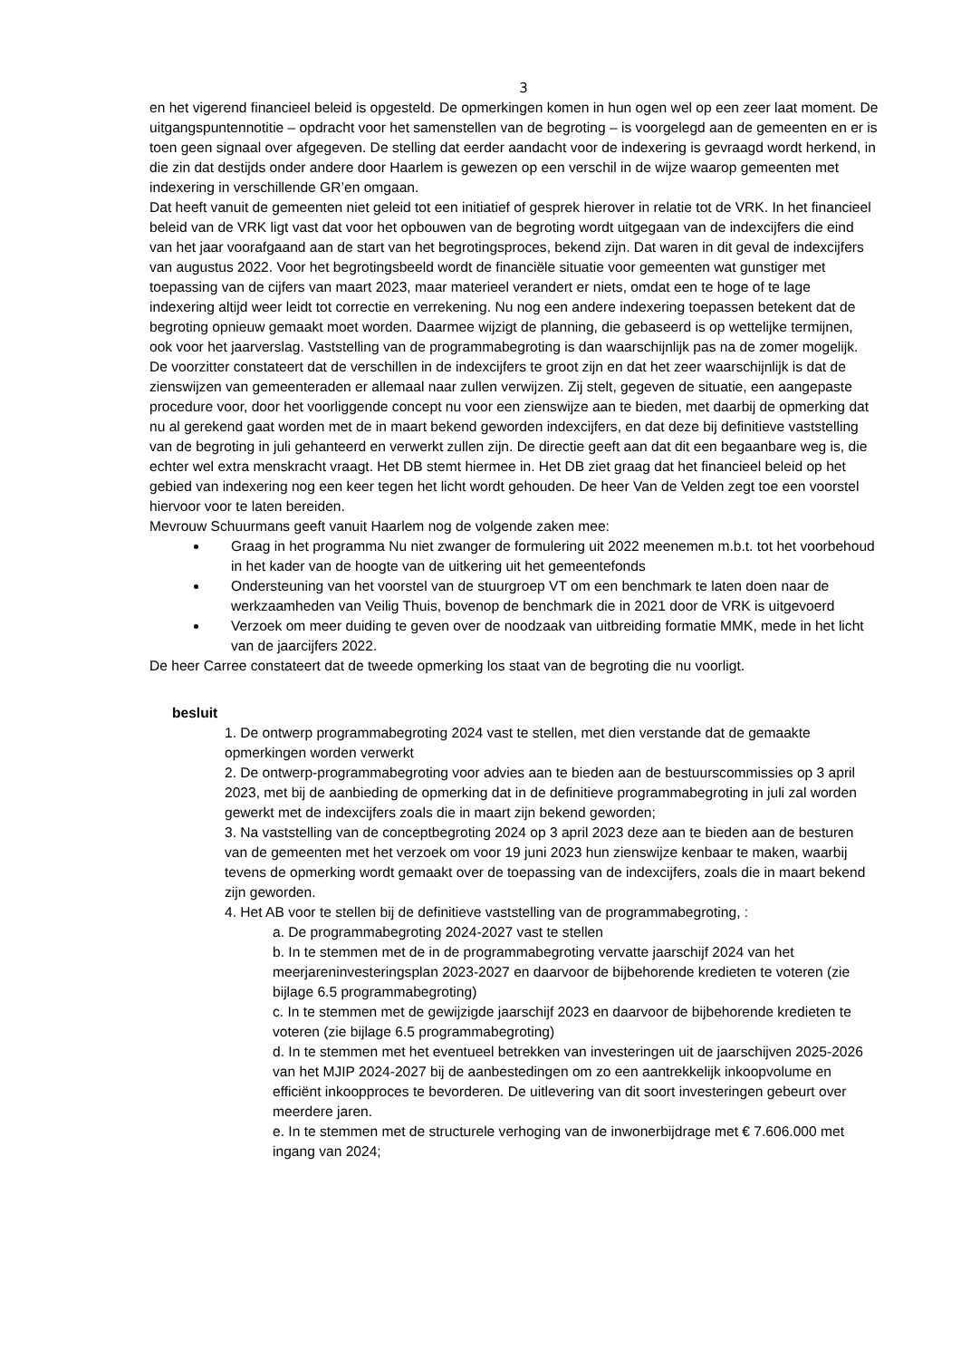3
en het vigerend financieel beleid is opgesteld. De opmerkingen komen in hun ogen wel op een zeer laat moment. De uitgangspuntennotitie – opdracht voor het samenstellen van de begroting – is voorgelegd aan de gemeenten en er is toen geen signaal over afgegeven. De stelling dat eerder aandacht voor de indexering is gevraagd wordt herkend, in die zin dat destijds onder andere door Haarlem is gewezen op een verschil in de wijze waarop gemeenten met indexering in verschillende GR’en omgaan.
Dat heeft vanuit de gemeenten niet geleid tot een initiatief of gesprek hierover in relatie tot de VRK. In het financieel beleid van de VRK ligt vast dat voor het opbouwen van de begroting wordt uitgegaan van de indexcijfers die eind van het jaar voorafgaand aan de start van het begrotingsproces, bekend zijn. Dat waren in dit geval de indexcijfers van augustus 2022. Voor het begrotingsbeeld wordt de financiële situatie voor gemeenten wat gunstiger met toepassing van de cijfers van maart 2023, maar materieel verandert er niets, omdat een te hoge of te lage indexering altijd weer leidt tot correctie en verrekening. Nu nog een andere indexering toepassen betekent dat de begroting opnieuw gemaakt moet worden. Daarmee wijzigt de planning, die gebaseerd is op wettelijke termijnen, ook voor het jaarverslag. Vaststelling van de programmabegroting is dan waarschijnlijk pas na de zomer mogelijk.
De voorzitter constateert dat de verschillen in de indexcijfers te groot zijn en dat het zeer waarschijnlijk is dat de zienswijzen van gemeenteraden er allemaal naar zullen verwijzen. Zij stelt, gegeven de situatie, een aangepaste procedure voor, door het voorliggende concept nu voor een zienswijze aan te bieden, met daarbij de opmerking dat nu al gerekend gaat worden met de in maart bekend geworden indexcijfers, en dat deze bij definitieve vaststelling van de begroting in juli gehanteerd en verwerkt zullen zijn. De directie geeft aan dat dit een begaanbare weg is, die echter wel extra menskracht vraagt. Het DB stemt hiermee in. Het DB ziet graag dat het financieel beleid op het gebied van indexering nog een keer tegen het licht wordt gehouden. De heer Van de Velden zegt toe een voorstel hiervoor voor te laten bereiden.
Mevrouw Schuurmans geeft vanuit Haarlem nog de volgende zaken mee:
Graag in het programma Nu niet zwanger de formulering uit 2022 meenemen m.b.t. tot het voorbehoud in het kader van de hoogte van de uitkering uit het gemeentefonds
Ondersteuning van het voorstel van de stuurgroep VT om een benchmark te laten doen naar de werkzaamheden van Veilig Thuis, bovenop de benchmark die in 2021 door de VRK is uitgevoerd
Verzoek om meer duiding te geven over de noodzaak van uitbreiding formatie MMK, mede in het licht van de jaarcijfers 2022.
De heer Carree constateert dat de tweede opmerking los staat van de begroting die nu voorligt.
besluit
1. De ontwerp programmabegroting 2024 vast te stellen, met dien verstande dat de gemaakte opmerkingen worden verwerkt
2. De ontwerp-programmabegroting voor advies aan te bieden aan de bestuurscommissies op 3 april 2023, met bij de aanbieding de opmerking dat in de definitieve programmabegroting in juli zal worden gewerkt met de indexcijfers zoals die in maart zijn bekend geworden;
3. Na vaststelling van de conceptbegroting 2024 op 3 april 2023 deze aan te bieden aan de besturen van de gemeenten met het verzoek om voor 19 juni 2023 hun zienswijze kenbaar te maken, waarbij tevens de opmerking wordt gemaakt over de toepassing van de indexcijfers, zoals die in maart bekend zijn geworden.
4. Het AB voor te stellen bij de definitieve vaststelling van de programmabegroting, :
a. De programmabegroting 2024-2027 vast te stellen
b. In te stemmen met de in de programmabegroting vervatte jaarschijf 2024 van het meerjareninvesteringsplan 2023-2027 en daarvoor de bijbehorende kredieten te voteren (zie bijlage 6.5 programmabegroting)
c. In te stemmen met de gewijzigde jaarschijf 2023 en daarvoor de bijbehorende kredieten te voteren (zie bijlage 6.5 programmabegroting)
d. In te stemmen met het eventueel betrekken van investeringen uit de jaarschijven 2025-2026 van het MJIP 2024-2027 bij de aanbestedingen om zo een aantrekkelijk inkoopvolume en efficiënt inkoopproces te bevorderen. De uitlevering van dit soort investeringen gebeurt over meerdere jaren.
e. In te stemmen met de structurele verhoging van de inwonerbijdrage met € 7.606.000 met ingang van 2024;